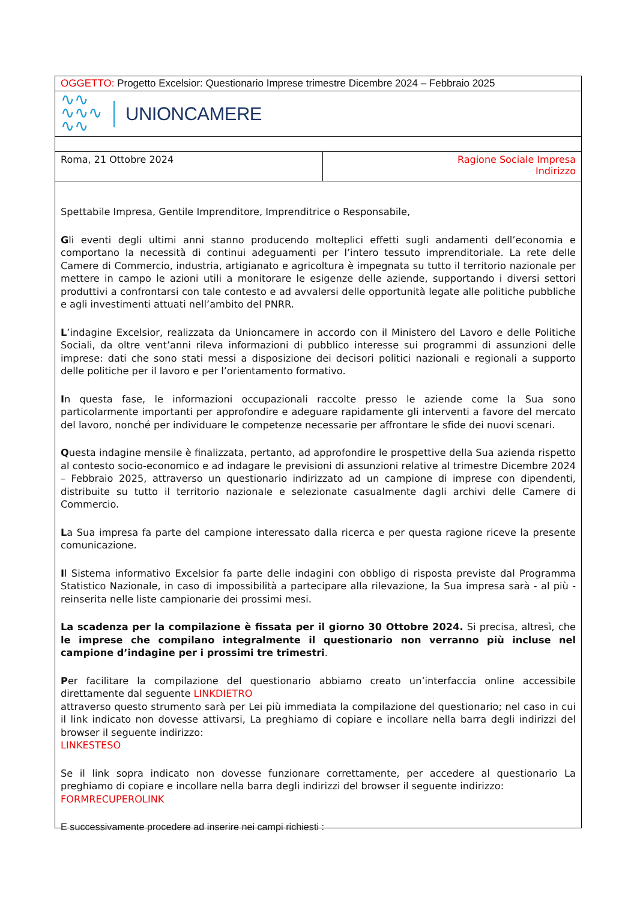OGGETTO: Progetto Excelsior: Questionario Imprese trimestre Dicembre 2024 – Febbraio 2025
∿∿
∿∿∿
∿∿
UNIONCAMERE
Roma, 21 Ottobre 2024 Ragione Sociale Impresa
Indirizzo
Spettabile Impresa, Gentile Imprenditore, Imprenditrice o Responsabile,
Gli eventi degli ultimi anni stanno producendo molteplici effetti sugli andamenti dell’economia e comportano la necessità di continui adeguamenti per l’intero tessuto imprenditoriale. La rete delle Camere di Commercio, industria, artigianato e agricoltura è impegnata su tutto il territorio nazionale per mettere in campo le azioni utili a monitorare le esigenze delle aziende, supportando i diversi settori produttivi a confrontarsi con tale contesto e ad avvalersi delle opportunità legate alle politiche pubbliche e agli investimenti attuati nell’ambito del PNRR.
L’indagine Excelsior, realizzata da Unioncamere in accordo con il Ministero del Lavoro e delle Politiche Sociali, da oltre vent’anni rileva informazioni di pubblico interesse sui programmi di assunzioni delle imprese: dati che sono stati messi a disposizione dei decisori politici nazionali e regionali a supporto delle politiche per il lavoro e per l’orientamento formativo.
In questa fase, le informazioni occupazionali raccolte presso le aziende come la Sua sono particolarmente importanti per approfondire e adeguare rapidamente gli interventi a favore del mercato del lavoro, nonché per individuare le competenze necessarie per affrontare le sfide dei nuovi scenari.
Questa indagine mensile è finalizzata, pertanto, ad approfondire le prospettive della Sua azienda rispetto al contesto socio-economico e ad indagare le previsioni di assunzioni relative al trimestre Dicembre 2024 – Febbraio 2025, attraverso un questionario indirizzato ad un campione di imprese con dipendenti, distribuite su tutto il territorio nazionale e selezionate casualmente dagli archivi delle Camere di Commercio.
La Sua impresa fa parte del campione interessato dalla ricerca e per questa ragione riceve la presente comunicazione.
Il Sistema informativo Excelsior fa parte delle indagini con obbligo di risposta previste dal Programma Statistico Nazionale, in caso di impossibilità a partecipare alla rilevazione, la Sua impresa sarà - al più - reinserita nelle liste campionarie dei prossimi mesi.
La scadenza per la compilazione è fissata per il giorno 30 Ottobre 2024. Si precisa, altresì, che le imprese che compilano integralmente il questionario non verranno più incluse nel campione d’indagine per i prossimi tre trimestri.
Per facilitare la compilazione del questionario abbiamo creato un’interfaccia online accessibile direttamente dal seguente LINKDIETRO
attraverso questo strumento sarà per Lei più immediata la compilazione del questionario; nel caso in cui il link indicato non dovesse attivarsi, La preghiamo di copiare e incollare nella barra degli indirizzi del browser il seguente indirizzo:
LINKESTESO
Se il link sopra indicato non dovesse funzionare correttamente, per accedere al questionario La preghiamo di copiare e incollare nella barra degli indirizzi del browser il seguente indirizzo:
FORMRECUPEROLINK
E successivamente procedere ad inserire nei campi richiesti :